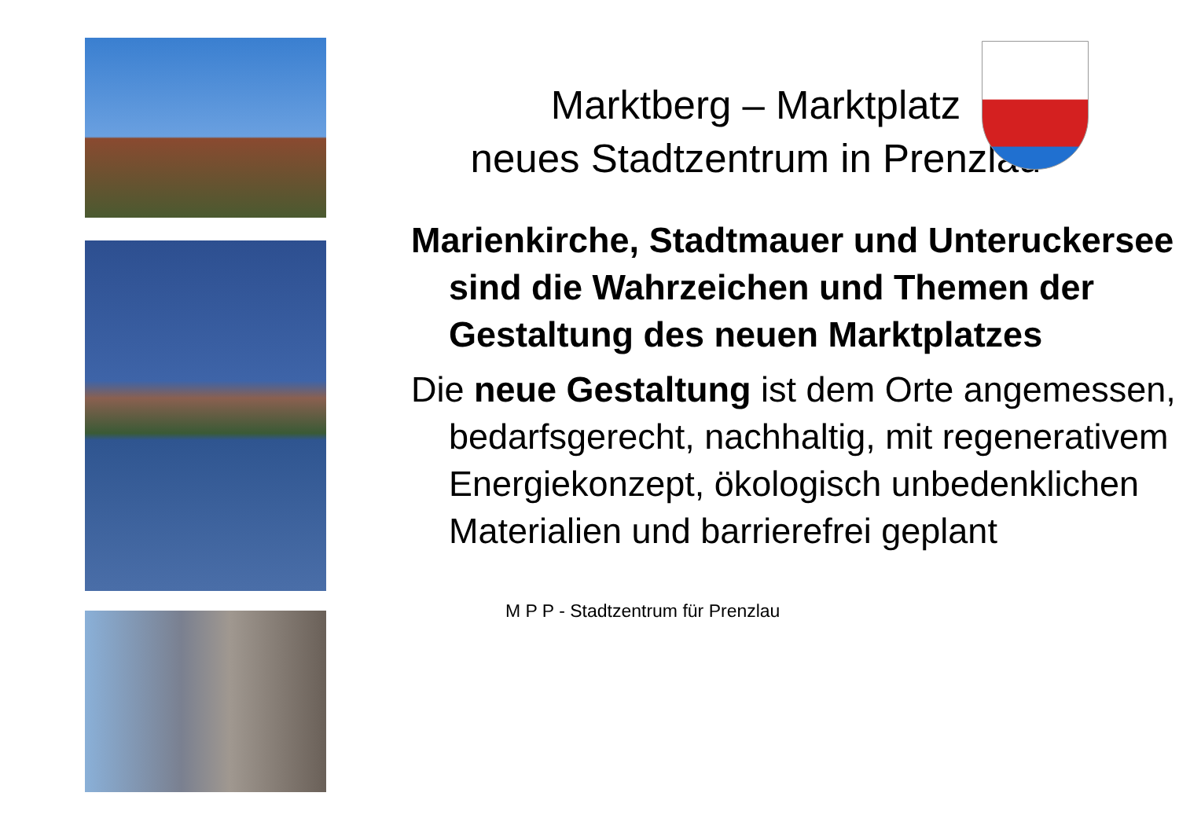Marktberg – Marktplatz
neues Stadtzentrum in Prenzlau
Marienkirche, Stadtmauer und Unteruckersee sind die Wahrzeichen und Themen der Gestaltung des neuen Marktplatzes
Die neue Gestaltung ist dem Orte angemessen, bedarfsgerecht, nachhaltig, mit regenerativem Energiekonzept, ökologisch unbedenklichen Materialien und barrierefrei geplant
M P P - Stadtzentrum für Prenzlau